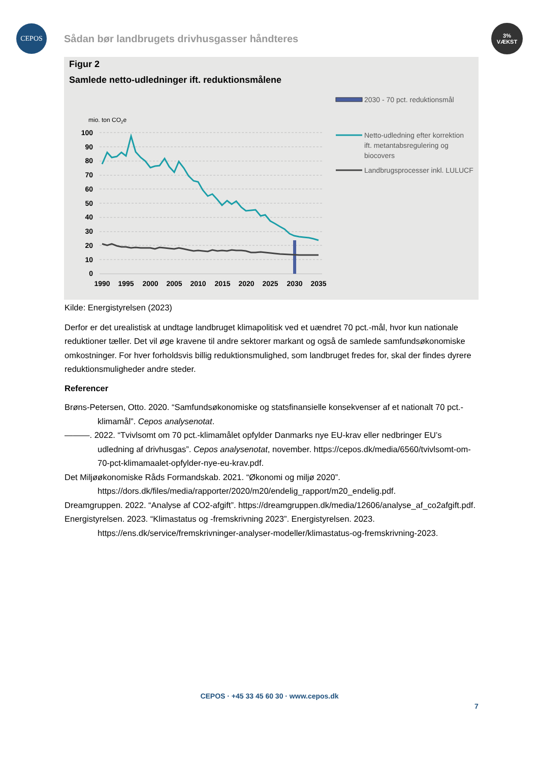CEPOS
Sådan bør landbrugets drivhusgasser håndteres
3%
VÆKST
Figur 2
Samlede netto-udledninger ift. reduktionsmålene
mio. ton CO2e
100
90
80
70
60
50
40
30
20
10
0
1990
1995
2000
2005
2010
2015
2020
2025
2030
2035
2030 - 70 pct. reduktionsmål
Netto-udledning efter korrektion ift. metantabsregulering og biocovers
Landbrugsprocesser inkl. LULUCF
Kilde: Energistyrelsen (2023)
Derfor er det urealistisk at undtage landbruget klimapolitisk ved et uændret 70 pct.-mål, hvor kun nationale reduktioner tæller. Det vil øge kravene til andre sektorer markant og også de samlede samfundsøkonomiske omkostninger. For hver forholdsvis billig reduktionsmulighed, som landbruget fredes for, skal der findes dyrere reduktionsmuligheder andre steder.
Referencer
Brøns-Petersen, Otto. 2020. “Samfundsøkonomiske og statsfinansielle konsekvenser af et nationalt 70 pct.-klimamål”. Cepos analysenotat.
———. 2022. “Tvivlsomt om 70 pct.-klimamålet opfylder Danmarks nye EU-krav eller nedbringer EU’s udledning af drivhusgas”. Cepos analysenotat, november. https://cepos.dk/media/6560/tvivlsomt-om-70-pct-klimamaalet-opfylder-nye-eu-krav.pdf.
Det Miljøøkonomiske Råds Formandskab. 2021. “Økonomi og miljø 2020”. https://dors.dk/files/media/rapporter/2020/m20/endelig_rapport/m20_endelig.pdf.
Dreamgruppen. 2022. “Analyse af CO2-afgift”. https://dreamgruppen.dk/media/12606/analyse_af_co2afgift.pdf.
Energistyrelsen. 2023. “Klimastatus og -fremskrivning 2023”. Energistyrelsen. 2023. https://ens.dk/service/fremskrivninger-analyser-modeller/klimastatus-og-fremskrivning-2023.
CEPOS · +45 33 45 60 30 · www.cepos.dk
7